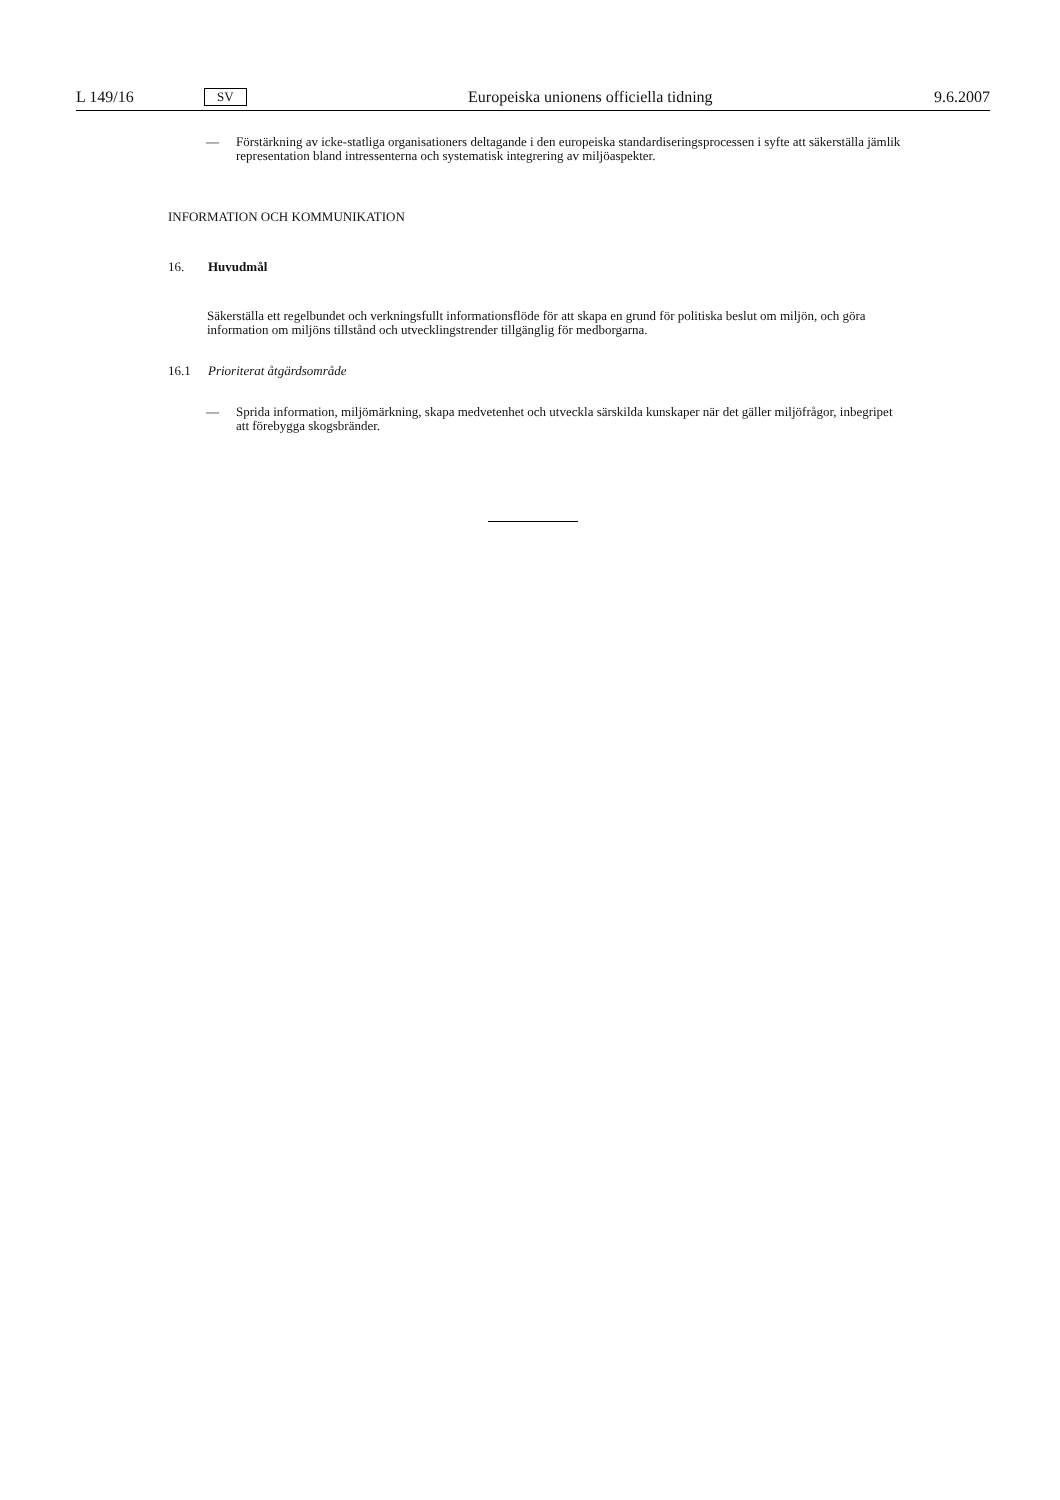L 149/16 SV Europeiska unionens officiella tidning 9.6.2007
— Förstärkning av icke-statliga organisationers deltagande i den europeiska standardiseringsprocessen i syfte att säkerställa jämlik representation bland intressenterna och systematisk integrering av miljöaspekter.
INFORMATION OCH KOMMUNIKATION
16. Huvudmål
Säkerställa ett regelbundet och verkningsfullt informationsflöde för att skapa en grund för politiska beslut om miljön, och göra information om miljöns tillstånd och utvecklingstrender tillgänglig för medborgarna.
16.1 Prioriterat åtgärdsområde
— Sprida information, miljömärkning, skapa medvetenhet och utveckla särskilda kunskaper när det gäller miljöfrågor, inbegripet att förebygga skogsbränder.